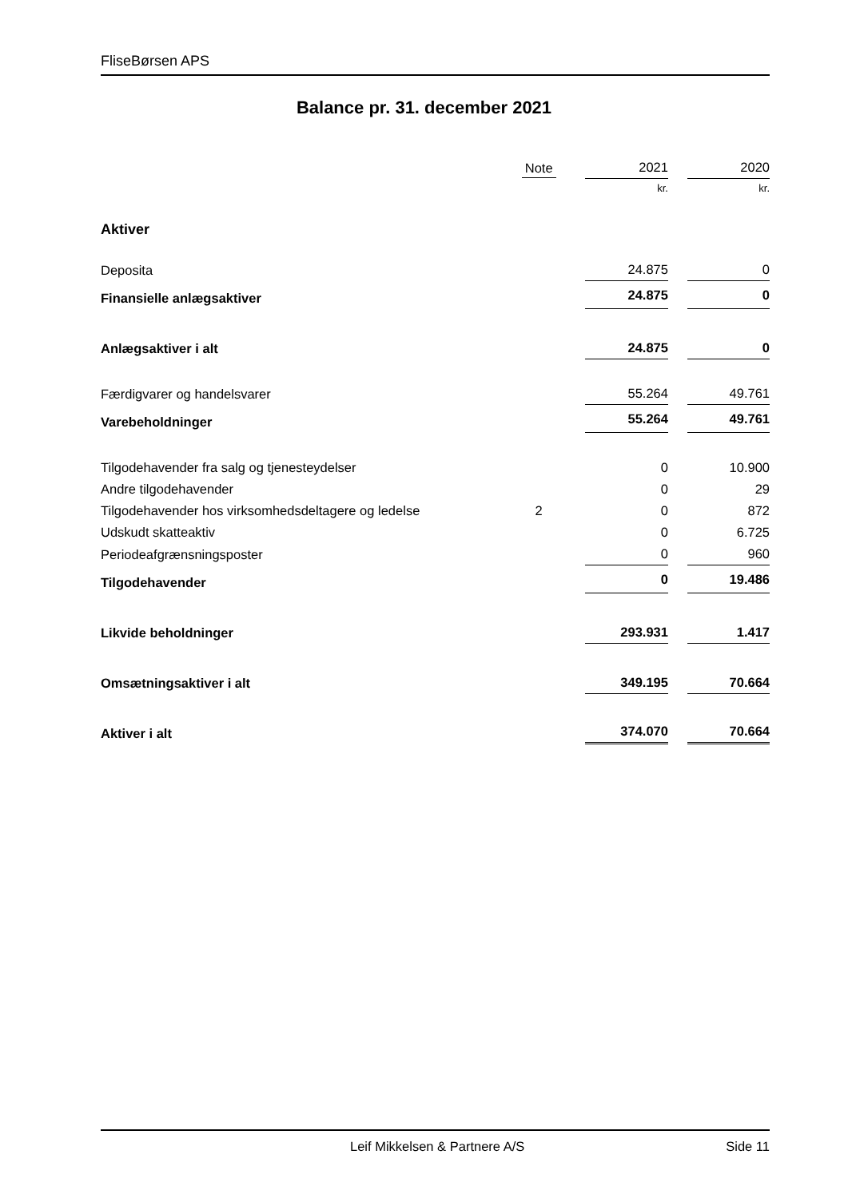FliseBørsen APS
Balance pr. 31. december 2021
| | Note | | 2021 | | 2020 |
| | | | kr. | | kr. |
| Aktiver | | | | | |
| Deposita | | | 24.875 | | 0 |
| Finansielle anlægsaktiver | | | 24.875 | | 0 |
| Anlægsaktiver i alt | | | 24.875 | | 0 |
| Færdigvarer og handelsvarer | | | 55.264 | | 49.761 |
| Varebeholdninger | | | 55.264 | | 49.761 |
| Tilgodehavender fra salg og tjenesteydelser | | | 0 | | 10.900 |
| Andre tilgodehavender | | | 0 | | 29 |
| Tilgodehavender hos virksomhedsdeltagere og ledelse | 2 | | 0 | | 872 |
| Udskudt skatteaktiv | | | 0 | | 6.725 |
| Periodeafgrænsningsposter | | | 0 | | 960 |
| Tilgodehavender | | | 0 | | 19.486 |
| Likvide beholdninger | | | 293.931 | | 1.417 |
| Omsætningsaktiver i alt | | | 349.195 | | 70.664 |
| Aktiver i alt | | | 374.070 | | 70.664 |
Leif Mikkelsen & Partnere A/S Side 11